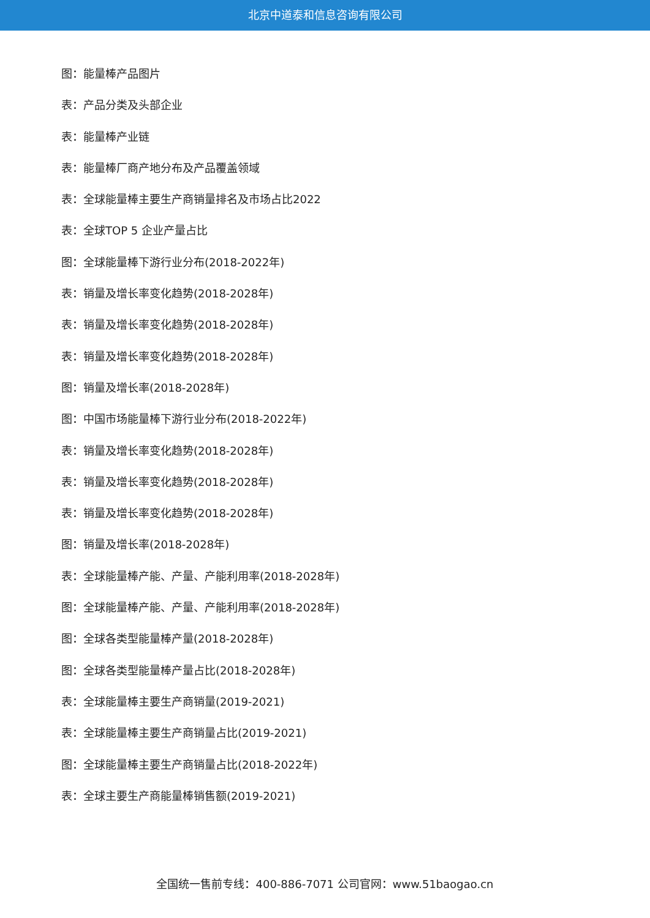北京中道泰和信息咨询有限公司
图：能量棒产品图片
表：产品分类及头部企业
表：能量棒产业链
表：能量棒厂商产地分布及产品覆盖领域
表：全球能量棒主要生产商销量排名及市场占比2022
表：全球TOP 5 企业产量占比
图：全球能量棒下游行业分布(2018-2022年)
表：销量及增长率变化趋势(2018-2028年)
表：销量及增长率变化趋势(2018-2028年)
表：销量及增长率变化趋势(2018-2028年)
图：销量及增长率(2018-2028年)
图：中国市场能量棒下游行业分布(2018-2022年)
表：销量及增长率变化趋势(2018-2028年)
表：销量及增长率变化趋势(2018-2028年)
表：销量及增长率变化趋势(2018-2028年)
图：销量及增长率(2018-2028年)
表：全球能量棒产能、产量、产能利用率(2018-2028年)
图：全球能量棒产能、产量、产能利用率(2018-2028年)
图：全球各类型能量棒产量(2018-2028年)
图：全球各类型能量棒产量占比(2018-2028年)
表：全球能量棒主要生产商销量(2019-2021)
表：全球能量棒主要生产商销量占比(2019-2021)
图：全球能量棒主要生产商销量占比(2018-2022年)
表：全球主要生产商能量棒销售额(2019-2021)
全国统一售前专线：400-886-7071 公司官网：www.51baogao.cn